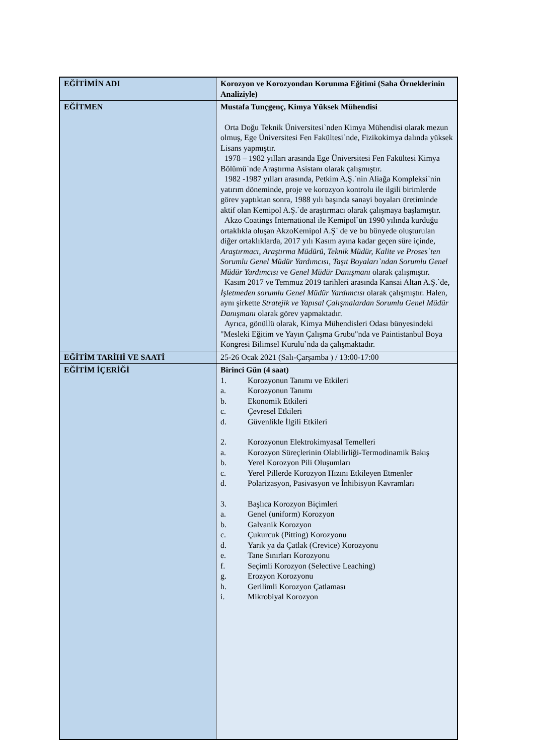| EĞİTİMİN ADI | Korozyon ve Korozyondan Korunma Eğitimi (Saha Örneklerinin Analiziyle) |
| EĞİTMEN | Mustafa Tunçgenç, Kimya Yüksek Mühendisi Orta Doğu Teknik Üniversitesi`nden Kimya Mühendisi olarak mezun olmuş, Ege Üniversitesi Fen Fakültesi`nde, Fizikokimya dalında yüksek Lisans yapmıştır. 1978 – 1982 yılları arasında Ege Üniversitesi Fen Fakültesi Kimya Bölümü`nde Araştırma Asistanı olarak çalışmıştır. 1982 -1987 yılları arasında, Petkim A.Ş.`nin Aliağa Kompleksi`nin yatırım döneminde, proje ve korozyon kontrolu ile ilgili birimlerde görev yaptıktan sonra, 1988 yılı başında sanayi boyaları üretiminde aktif olan Kemipol A.Ş.`de araştırmacı olarak çalışmaya başlamıştır. Akzo Coatings International ile Kemipol`ün 1990 yılında kurduğu ortaklıkla oluşan AkzoKemipol A.Ş` de ve bu bünyede oluşturulan diğer ortaklıklarda, 2017 yılı Kasım ayına kadar geçen süre içinde, Araştırmacı, Araştırma Müdürü, Teknik Müdür, Kalite ve Proses`ten Sorumlu Genel Müdür Yardımcısı, Taşıt Boyaları`ndan Sorumlu Genel Müdür Yardımcısı ve Genel Müdür Danışmanı olarak çalışmıştır. Kasım 2017 ve Temmuz 2019 tarihleri arasında Kansai Altan A.Ş.`de, İşletmeden sorumlu Genel Müdür Yardımcısı olarak çalışmıştır. Halen, aynı şirkette Stratejik ve Yapısal Çalışmalardan Sorumlu Genel Müdür Danışmanı olarak görev yapmaktadır. Ayrıca, gönüllü olarak, Kimya Mühendisleri Odası bünyesindeki "Mesleki Eğitim ve Yayın Çalışma Grubu"nda ve Paintistanbul Boya Kongresi Bilimsel Kurulu`nda da çalışmaktadır. |
| EĞİTİM TARİHİ VE SAATİ | 25-26 Ocak 2021 (Salı-Çarşamba ) / 13:00-17:00 |
| EĞİTİM İÇERİĞİ | Birinci Gün (4 saat) 1. Korozyonun Tanımı ve Etkileri a. Korozyonun Tanımı b. Ekonomik Etkileri c. Çevresel Etkileri d. Güvenlikle İlgili Etkileri 2. Korozyonun Elektrokimyasal Temelleri a. Korozyon Süreçlerinin Olabilirliği-Termodinamik Bakış b. Yerel Korozyon Pili Oluşumları c. Yerel Pillerde Korozyon Hızını Etkileyen Etmenler d. Polarizasyon, Pasivasyon ve İnhibisyon Kavramları 3. Başlıca Korozyon Biçimleri a. Genel (uniform) Korozyon b. Galvanik Korozyon c. Çukurcuk (Pitting) Korozyonu d. Yarık ya da Çatlak (Crevice) Korozyonu e. Tane Sınırları Korozyonu f. Seçimli Korozyon (Selective Leaching) g. Erozyon Korozyonu h. Gerilimli Korozyon Çatlaması i. Mikrobiyal Korozyon |